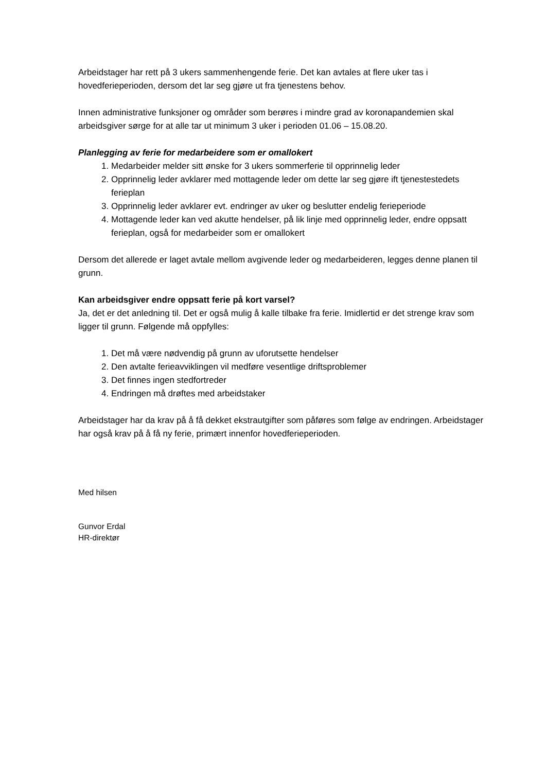Arbeidstager har rett på 3 ukers sammenhengende ferie. Det kan avtales at flere uker tas i hovedferieperioden, dersom det lar seg gjøre ut fra tjenestens behov.
Innen administrative funksjoner og områder som berøres i mindre grad av koronapandemien skal arbeidsgiver sørge for at alle tar ut minimum 3 uker i perioden 01.06 – 15.08.20.
Planlegging av ferie for medarbeidere som er omallokert
1. Medarbeider melder sitt ønske for 3 ukers sommerferie til opprinnelig leder
2. Opprinnelig leder avklarer med mottagende leder om dette lar seg gjøre ift tjenestestedets ferieplan
3. Opprinnelig leder avklarer evt. endringer av uker og beslutter endelig ferieperiode
4. Mottagende leder kan ved akutte hendelser, på lik linje med opprinnelig leder, endre oppsatt ferieplan, også for medarbeider som er omallokert
Dersom det allerede er laget avtale mellom avgivende leder og medarbeideren, legges denne planen til grunn.
Kan arbeidsgiver endre oppsatt ferie på kort varsel?
Ja, det er det anledning til. Det er også mulig å kalle tilbake fra ferie. Imidlertid er det strenge krav som ligger til grunn. Følgende må oppfylles:
1. Det må være nødvendig på grunn av uforutsette hendelser
2. Den avtalte ferieavviklingen vil medføre vesentlige driftsproblemer
3. Det finnes ingen stedfortreder
4. Endringen må drøftes med arbeidstaker
Arbeidstager har da krav på å få dekket ekstrautgifter som påføres som følge av endringen. Arbeidstager har også krav på å få ny ferie, primært innenfor hovedferieperioden.
Med hilsen
Gunvor Erdal
HR-direktør